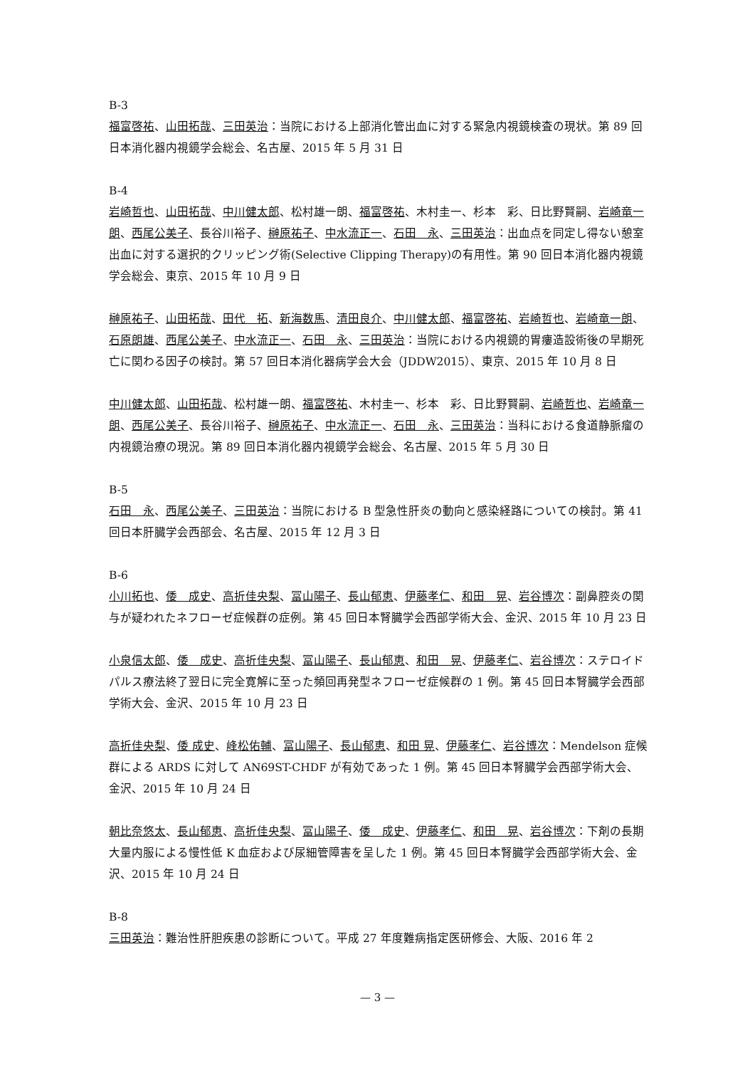B-3
福富啓祐、山田拓哉、三田英治：当院における上部消化管出血に対する緊急内視鏡検査の現状。第 89 回日本消化器内視鏡学会総会、名古屋、2015 年 5 月 31 日
B-4
岩崎哲也、山田拓哉、中川健太郎、松村雄一朗、福富啓祐、木村圭一、杉本　彩、日比野賢嗣、岩崎竜一朗、西尾公美子、長谷川裕子、榊原祐子、中水流正一、石田　永、三田英治：出血点を同定し得ない憩室出血に対する選択的クリッピング術(Selective Clipping Therapy)の有用性。第 90 回日本消化器内視鏡学会総会、東京、2015 年 10 月 9 日
榊原祐子、山田拓哉、田代　拓、新海数馬、清田良介、中川健太郎、福富啓祐、岩崎哲也、岩崎竜一朗、石原朗雄、西尾公美子、中水流正一、石田　永、三田英治：当院における内視鏡的胃瘻造設術後の早期死亡に関わる因子の検討。第 57 回日本消化器病学会大会（JDDW2015）、東京、2015 年 10 月 8 日
中川健太郎、山田拓哉、松村雄一朗、福富啓祐、木村圭一、杉本　彩、日比野賢嗣、岩崎哲也、岩崎竜一朗、西尾公美子、長谷川裕子、榊原祐子、中水流正一、石田　永、三田英治：当科における食道静脈瘤の内視鏡治療の現況。第 89 回日本消化器内視鏡学会総会、名古屋、2015 年 5 月 30 日
B-5
石田　永、西尾公美子、三田英治：当院における B 型急性肝炎の動向と感染経路についての検討。第 41 回日本肝臓学会西部会、名古屋、2015 年 12 月 3 日
B-6
小川拓也、倭　成史、高折佳央梨、冨山陽子、長山郁恵、伊藤孝仁、和田　晃、岩谷博次：副鼻腔炎の関与が疑われたネフローゼ症候群の症例。第 45 回日本腎臓学会西部学術大会、金沢、2015 年 10 月 23 日
小泉信太郎、倭　成史、高折佳央梨、冨山陽子、長山郁恵、和田　晃、伊藤孝仁、岩谷博次：ステロイドパルス療法終了翌日に完全寛解に至った頻回再発型ネフローゼ症候群の 1 例。第 45 回日本腎臓学会西部学術大会、金沢、2015 年 10 月 23 日
高折佳央梨、倭 成史、峰松佑輔、冨山陽子、長山郁恵、和田 晃、伊藤孝仁、岩谷博次：Mendelson 症候群による ARDS に対して AN69ST-CHDF が有効であった 1 例。第 45 回日本腎臓学会西部学術大会、金沢、2015 年 10 月 24 日
朝比奈悠太、長山郁恵、高折佳央梨、冨山陽子、倭　成史、伊藤孝仁、和田　晃、岩谷博次：下剤の長期大量内服による慢性低 K 血症および尿細管障害を呈した 1 例。第 45 回日本腎臓学会西部学術大会、金沢、2015 年 10 月 24 日
B-8
三田英治：難治性肝胆疾患の診断について。平成 27 年度難病指定医研修会、大阪、2016 年 2
— 3 —